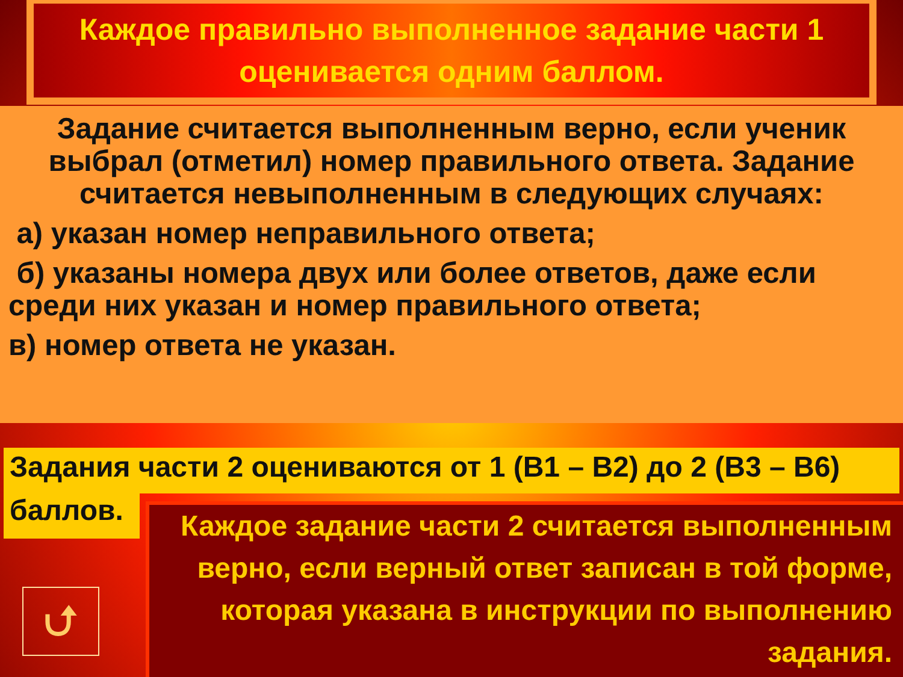Каждое правильно выполненное задание части 1
оценивается одним баллом.
Задание считается выполненным верно, если ученик выбрал (отметил) номер правильного ответа. Задание считается невыполненным в следующих случаях:
а) указан номер неправильного ответа;
б) указаны номера двух или более ответов, даже если среди них указан и номер правильного ответа;
в) номер ответа не указан.
Задания части 2 оцениваются от 1 (В1 – В2) до 2 (В3 – В6)
баллов.
Каждое задание части 2 считается выполненным верно, если верный ответ записан в той форме, которая указана в инструкции по выполнению задания.
⮍